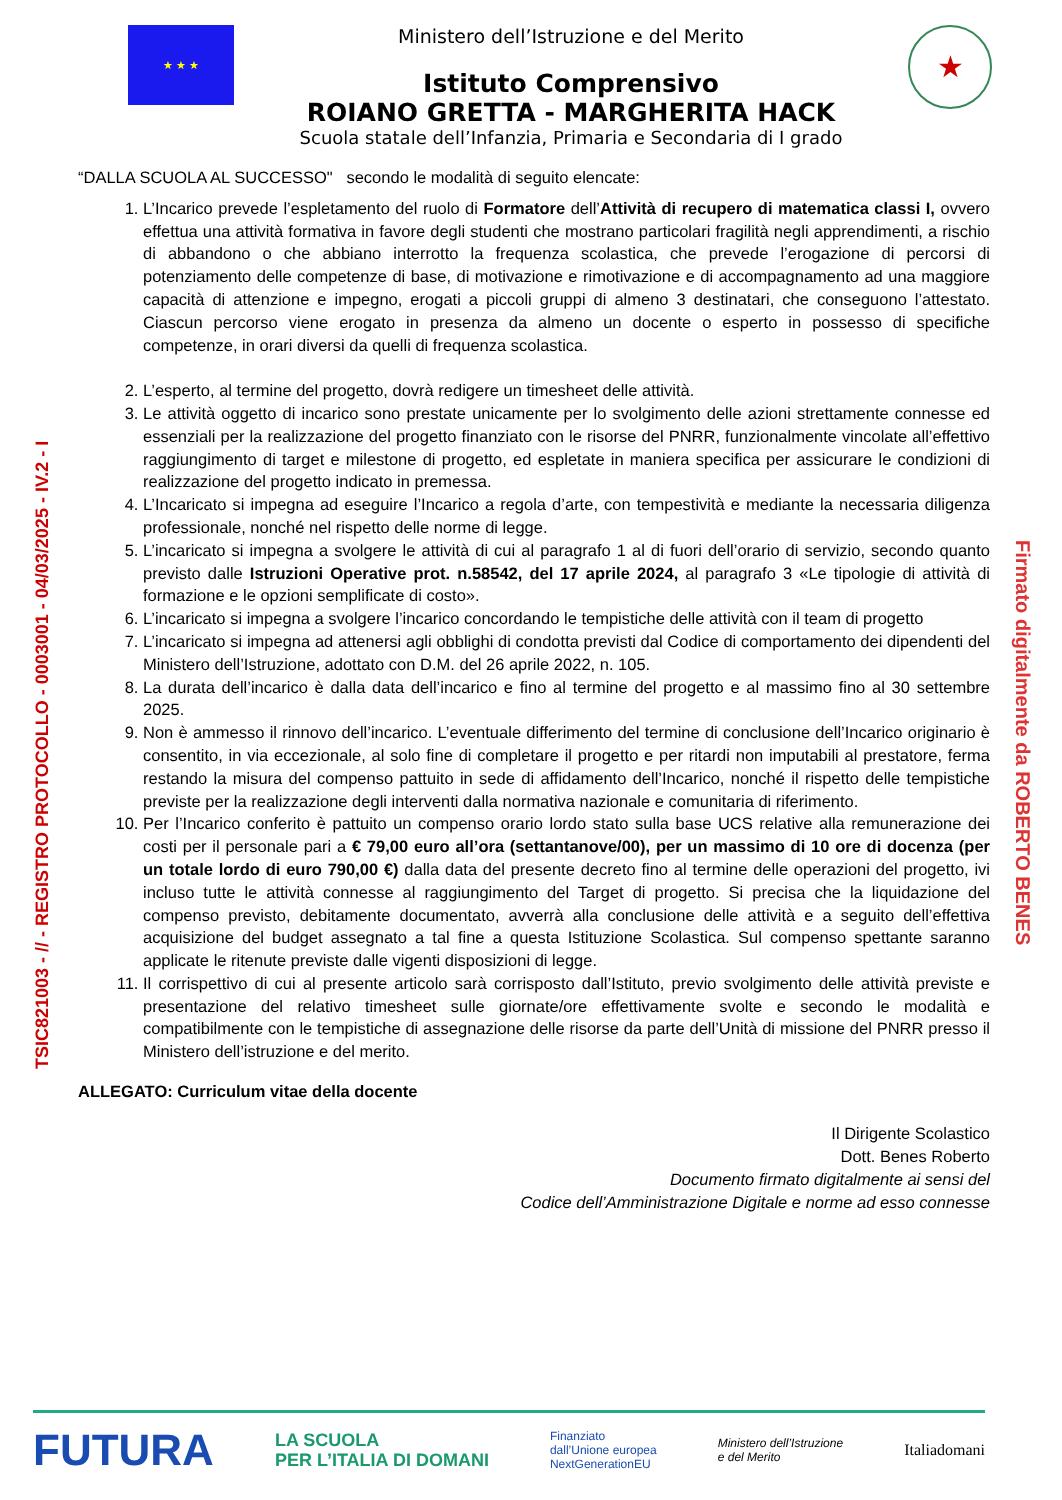★ ★ ★
Ministero dell’Istruzione e del Merito
Istituto Comprensivo
ROIANO GRETTA - MARGHERITA HACK
Scuola statale dell’Infanzia, Primaria e Secondaria di I grado
★
TSIC821003 - // - REGISTRO PROTOCOLLO - 0003001 - 04/03/2025 - IV.2 - I
Firmato digitalmente da ROBERTO BENES
“DALLA SCUOLA AL SUCCESSO" secondo le modalità di seguito elencate:
1. L’Incarico prevede l’espletamento del ruolo di Formatore dell’Attività di recupero di matematica classi I, ovvero effettua una attività formativa in favore degli studenti che mostrano particolari fragilità negli apprendimenti, a rischio di abbandono o che abbiano interrotto la frequenza scolastica, che prevede l’erogazione di percorsi di potenziamento delle competenze di base, di motivazione e rimotivazione e di accompagnamento ad una maggiore capacità di attenzione e impegno, erogati a piccoli gruppi di almeno 3 destinatari, che conseguono l’attestato. Ciascun percorso viene erogato in presenza da almeno un docente o esperto in possesso di specifiche competenze, in orari diversi da quelli di frequenza scolastica.
2. L’esperto, al termine del progetto, dovrà redigere un timesheet delle attività.
3. Le attività oggetto di incarico sono prestate unicamente per lo svolgimento delle azioni strettamente connesse ed essenziali per la realizzazione del progetto finanziato con le risorse del PNRR, funzionalmente vincolate all’effettivo raggiungimento di target e milestone di progetto, ed espletate in maniera specifica per assicurare le condizioni di realizzazione del progetto indicato in premessa.
4. L’Incaricato si impegna ad eseguire l’Incarico a regola d’arte, con tempestività e mediante la necessaria diligenza professionale, nonché nel rispetto delle norme di legge.
5. L’incaricato si impegna a svolgere le attività di cui al paragrafo 1 al di fuori dell’orario di servizio, secondo quanto previsto dalle Istruzioni Operative prot. n.58542, del 17 aprile 2024, al paragrafo 3 «Le tipologie di attività di formazione e le opzioni semplificate di costo».
6. L’incaricato si impegna a svolgere l’incarico concordando le tempistiche delle attività con il team di progetto
7. L’incaricato si impegna ad attenersi agli obblighi di condotta previsti dal Codice di comportamento dei dipendenti del Ministero dell’Istruzione, adottato con D.M. del 26 aprile 2022, n. 105.
8. La durata dell’incarico è dalla data dell’incarico e fino al termine del progetto e al massimo fino al 30 settembre 2025.
9. Non è ammesso il rinnovo dell’incarico. L’eventuale differimento del termine di conclusione dell’Incarico originario è consentito, in via eccezionale, al solo fine di completare il progetto e per ritardi non imputabili al prestatore, ferma restando la misura del compenso pattuito in sede di affidamento dell’Incarico, nonché il rispetto delle tempistiche previste per la realizzazione degli interventi dalla normativa nazionale e comunitaria di riferimento.
10. Per l’Incarico conferito è pattuito un compenso orario lordo stato sulla base UCS relative alla remunerazione dei costi per il personale pari a € 79,00 euro all’ora (settantanove/00), per un massimo di 10 ore di docenza (per un totale lordo di euro 790,00 €) dalla data del presente decreto fino al termine delle operazioni del progetto, ivi incluso tutte le attività connesse al raggiungimento del Target di progetto. Si precisa che la liquidazione del compenso previsto, debitamente documentato, avverrà alla conclusione delle attività e a seguito dell’effettiva acquisizione del budget assegnato a tal fine a questa Istituzione Scolastica. Sul compenso spettante saranno applicate le ritenute previste dalle vigenti disposizioni di legge.
11. Il corrispettivo di cui al presente articolo sarà corrisposto dall’Istituto, previo svolgimento delle attività previste e presentazione del relativo timesheet sulle giornate/ore effettivamente svolte e secondo le modalità e compatibilmente con le tempistiche di assegnazione delle risorse da parte dell’Unità di missione del PNRR presso il Ministero dell’istruzione e del merito.
ALLEGATO: Curriculum vitae della docente
Il Dirigente Scolastico
Dott. Benes Roberto
Documento firmato digitalmente ai sensi del
Codice dell’Amministrazione Digitale e norme ad esso connesse
FUTURA LA SCUOLA
PER L’ITALIA DI DOMANI Finanziato
dall’Unione europea
NextGenerationEU Ministero dell’Istruzione
e del Merito Italiadomani